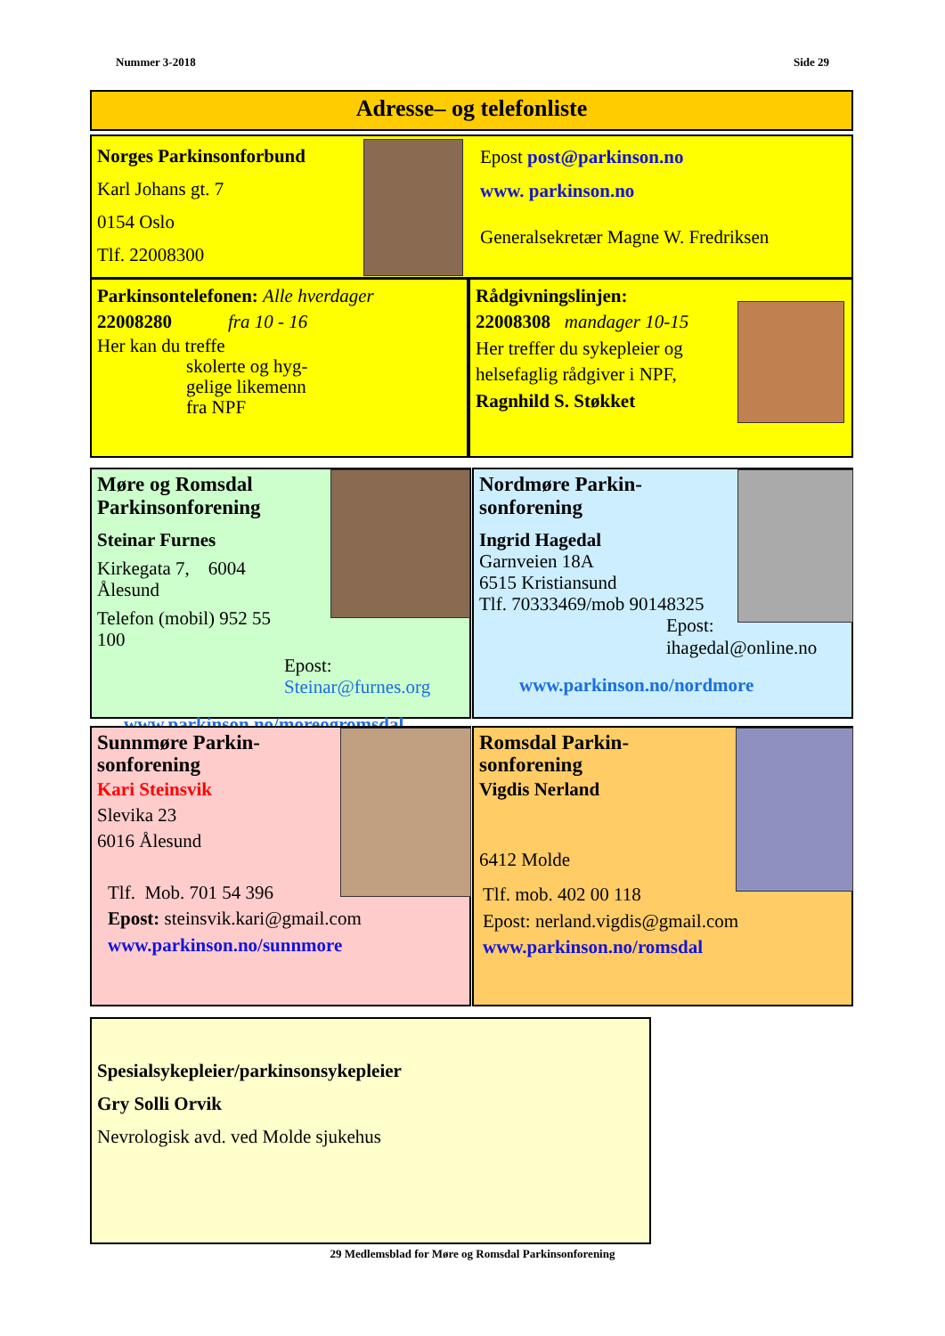Nummer 3-2018 Side 29
Adresse– og telefonliste
Norges Parkinsonforbund
Karl Johans gt. 7
0154 Oslo
Tlf. 22008300
Epost post@parkinson.no
www. parkinson.no
Generalsekretær Magne W. Fredriksen
Parkinsontelefonen: Alle hverdager
22008280 fra 10 - 16
Her kan du treffe
skolerte og hyg-
gelige likemenn
fra NPF
Rådgivningslinjen:
22008308 mandager 10-15
Her treffer du sykepleier og helsefaglig rådgiver i NPF, Ragnhild S. Støkket
Møre og Romsdal
Parkinsonforening
Steinar Furnes
Kirkegata 7, 6004 Ålesund
Telefon (mobil) 952 55 100
Epost: Steinar@furnes.org
www.parkinson.no/moreogromsdal
Nordmøre Parkin-
sonforening
Ingrid Hagedal
Garnveien 18A
6515 Kristiansund
Tlf. 70333469/mob 90148325
Epost: ihagedal@online.no
www.parkinson.no/nordmore
Sunnmøre Parkin-
sonforening
Kari Steinsvik
Slevika 23
6016 Ålesund
Tlf. Mob. 701 54 396
Epost: steinsvik.kari@gmail.com
www.parkinson.no/sunnmore
Romsdal Parkin-
sonforening
Vigdis Nerland
6412 Molde
Tlf. mob. 402 00 118
Epost: nerland.vigdis@gmail.com
www.parkinson.no/romsdal
Spesialsykepleier/parkinsonsykepleier
Gry Solli Orvik
Nevrologisk avd. ved Molde sjukehus
29 Medlemsblad for Møre og Romsdal Parkinsonforening